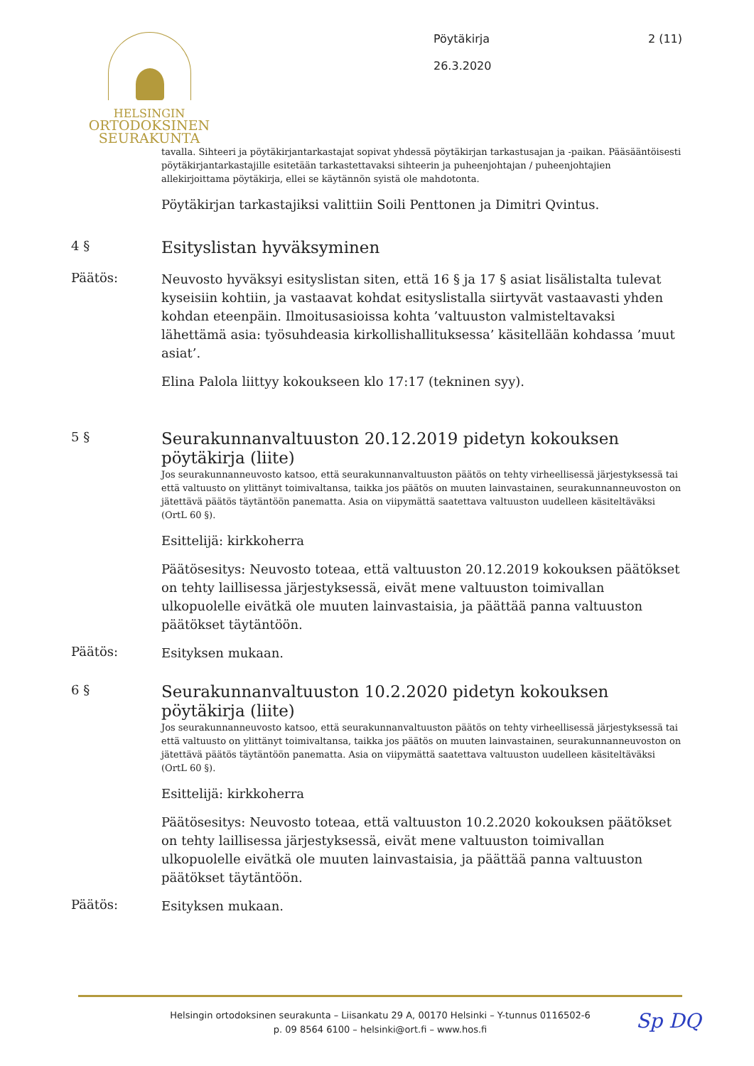HELSINGIN
ORTODOKSINEN
SEURAKUNTA
Pöytäkirja
26.3.2020
2 (11)
tavalla. Sihteeri ja pöytäkirjantarkastajat sopivat yhdessä pöytäkirjan tarkastusajan ja -paikan. Pääsääntöisesti pöytäkirjantarkastajille esitetään tarkastettavaksi sihteerin ja puheenjohtajan / puheenjohtajien allekirjoittama pöytäkirja, ellei se käytännön syistä ole mahdotonta.
Pöytäkirjan tarkastajiksi valittiin Soili Penttonen ja Dimitri Qvintus.
4 §
Esityslistan hyväksyminen
Päätös:
Neuvosto hyväksyi esityslistan siten, että 16 § ja 17 § asiat lisälistalta tulevat kyseisiin kohtiin, ja vastaavat kohdat esityslistalla siirtyvät vastaavasti yhden kohdan eteenpäin. Ilmoitusasioissa kohta ’valtuuston valmisteltavaksi lähettämä asia: työsuhdeasia kirkollishallituksessa’ käsitellään kohdassa ’muut asiat’.
Elina Palola liittyy kokoukseen klo 17:17 (tekninen syy).
5 §
Seurakunnanvaltuuston 20.12.2019 pidetyn kokouksen pöytäkirja (liite)
Jos seurakunnanneuvosto katsoo, että seurakunnanvaltuuston päätös on tehty virheellisessä järjestyksessä tai että valtuusto on ylittänyt toimivaltansa, taikka jos päätös on muuten lainvastainen, seurakunnanneuvoston on jätettävä päätös täytäntöön panematta. Asia on viipymättä saatettava valtuuston uudelleen käsiteltäväksi (OrtL 60 §).
Esittelijä: kirkkoherra
Päätösesitys: Neuvosto toteaa, että valtuuston 20.12.2019 kokouksen päätökset on tehty laillisessa järjestyksessä, eivät mene valtuuston toimivallan ulkopuolelle eivätkä ole muuten lainvastaisia, ja päättää panna valtuuston päätökset täytäntöön.
Päätös:
Esityksen mukaan.
6 §
Seurakunnanvaltuuston 10.2.2020 pidetyn kokouksen pöytäkirja (liite)
Jos seurakunnanneuvosto katsoo, että seurakunnanvaltuuston päätös on tehty virheellisessä järjestyksessä tai että valtuusto on ylittänyt toimivaltansa, taikka jos päätös on muuten lainvastainen, seurakunnanneuvoston on jätettävä päätös täytäntöön panematta. Asia on viipymättä saatettava valtuuston uudelleen käsiteltäväksi (OrtL 60 §).
Esittelijä: kirkkoherra
Päätösesitys: Neuvosto toteaa, että valtuuston 10.2.2020 kokouksen päätökset on tehty laillisessa järjestyksessä, eivät mene valtuuston toimivallan ulkopuolelle eivätkä ole muuten lainvastaisia, ja päättää panna valtuuston päätökset täytäntöön.
Päätös:
Esityksen mukaan.
Helsingin ortodoksinen seurakunta – Liisankatu 29 A, 00170 Helsinki – Y-tunnus 0116502-6
p. 09 8564 6100 – helsinki@ort.fi – www.hos.fi
Sp DQ